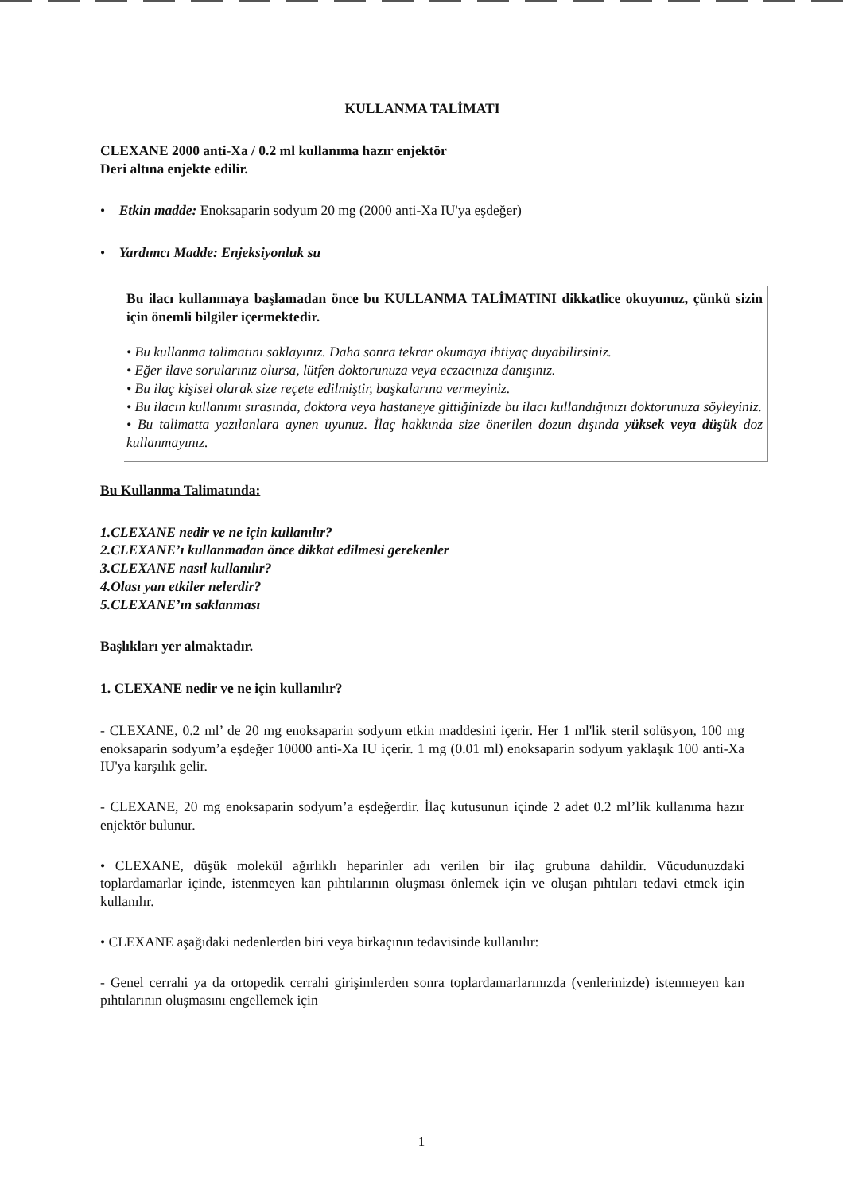KULLANMA TALİMATI
CLEXANE 2000 anti-Xa / 0.2 ml kullanıma hazır enjektör
Deri altına enjekte edilir.
• Etkin madde: Enoksaparin sodyum 20 mg (2000 anti-Xa IU'ya eşdeğer)
• Yardımcı Madde: Enjeksiyonluk su
Bu ilacı kullanmaya başlamadan önce bu KULLANMA TALİMATINI dikkatlice okuyunuz, çünkü sizin için önemli bilgiler içermektedir.
• Bu kullanma talimatını saklayınız. Daha sonra tekrar okumaya ihtiyaç duyabilirsiniz.
• Eğer ilave sorularınız olursa, lütfen doktorunuza veya eczacınıza danışınız.
• Bu ilaç kişisel olarak size reçete edilmiştir, başkalarına vermeyiniz.
• Bu ilacın kullanımı sırasında, doktora veya hastaneye gittiğinizde bu ilacı kullandığınızı doktorunuza söyleyiniz.
• Bu talimatta yazılanlara aynen uyunuz. İlaç hakkında size önerilen dozun dışında yüksek veya düşük doz kullanmayınız.
Bu Kullanma Talimatında:
1.CLEXANE nedir ve ne için kullanılır?
2.CLEXANE’ı kullanmadan önce dikkat edilmesi gerekenler
3.CLEXANE nasıl kullanılır?
4.Olası yan etkiler nelerdir?
5.CLEXANE’ın saklanması
Başlıkları yer almaktadır.
1. CLEXANE nedir ve ne için kullanılır?
- CLEXANE, 0.2 ml’ de 20 mg enoksaparin sodyum etkin maddesini içerir. Her 1 ml'lik steril solüsyon, 100 mg enoksaparin sodyum’a eşdeğer 10000 anti-Xa IU içerir. 1 mg (0.01 ml) enoksaparin sodyum yaklaşık 100 anti-Xa IU'ya karşılık gelir.
- CLEXANE, 20 mg enoksaparin sodyum’a eşdeğerdir. İlaç kutusunun içinde 2 adet 0.2 ml’lik kullanıma hazır enjektör bulunur.
• CLEXANE, düşük molekül ağırlıklı heparinler adı verilen bir ilaç grubuna dahildir. Vücudunuzdaki toplardamarlar içinde, istenmeyen kan pıhtılarının oluşması önlemek için ve oluşan pıhtıları tedavi etmek için kullanılır.
• CLEXANE aşağıdaki nedenlerden biri veya birkaçının tedavisinde kullanılır:
- Genel cerrahi ya da ortopedik cerrahi girişimlerden sonra toplardamarlarınızda (venlerinizde) istenmeyen kan pıhtılarının oluşmasını engellemek için
1